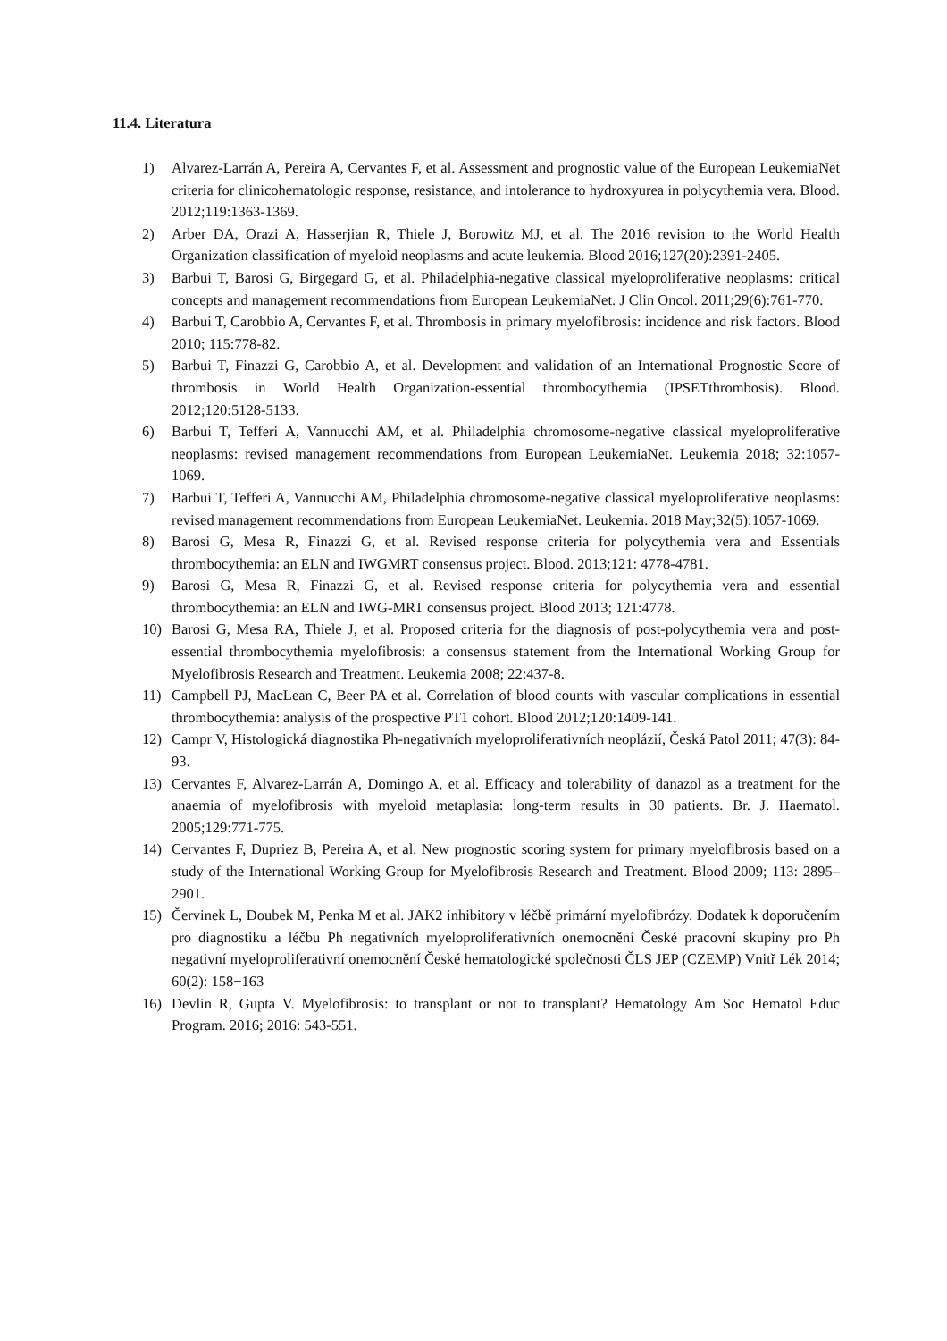11.4. Literatura
1) Alvarez-Larrán A, Pereira A, Cervantes F, et al. Assessment and prognostic value of the European LeukemiaNet criteria for clinicohematologic response, resistance, and intolerance to hydroxyurea in polycythemia vera. Blood. 2012;119:1363-1369.
2) Arber DA, Orazi A, Hasserjian R, Thiele J, Borowitz MJ, et al. The 2016 revision to the World Health Organization classification of myeloid neoplasms and acute leukemia. Blood 2016;127(20):2391-2405.
3) Barbui T, Barosi G, Birgegard G, et al. Philadelphia-negative classical myeloproliferative neoplasms: critical concepts and management recommendations from European LeukemiaNet. J Clin Oncol. 2011;29(6):761-770.
4) Barbui T, Carobbio A, Cervantes F, et al. Thrombosis in primary myelofibrosis: incidence and risk factors. Blood 2010; 115:778-82.
5) Barbui T, Finazzi G, Carobbio A, et al. Development and validation of an International Prognostic Score of thrombosis in World Health Organization-essential thrombocythemia (IPSETthrombosis). Blood. 2012;120:5128-5133.
6) Barbui T, Tefferi A, Vannucchi AM, et al. Philadelphia chromosome-negative classical myeloproliferative neoplasms: revised management recommendations from European LeukemiaNet. Leukemia 2018; 32:1057-1069.
7) Barbui T, Tefferi A, Vannucchi AM, Philadelphia chromosome-negative classical myeloproliferative neoplasms: revised management recommendations from European LeukemiaNet. Leukemia. 2018 May;32(5):1057-1069.
8) Barosi G, Mesa R, Finazzi G, et al. Revised response criteria for polycythemia vera and Essentials thrombocythemia: an ELN and IWGMRT consensus project. Blood. 2013;121: 4778-4781.
9) Barosi G, Mesa R, Finazzi G, et al. Revised response criteria for polycythemia vera and essential thrombocythemia: an ELN and IWG-MRT consensus project. Blood 2013; 121:4778.
10) Barosi G, Mesa RA, Thiele J, et al. Proposed criteria for the diagnosis of post-polycythemia vera and post-essential thrombocythemia myelofibrosis: a consensus statement from the International Working Group for Myelofibrosis Research and Treatment. Leukemia 2008; 22:437-8.
11) Campbell PJ, MacLean C, Beer PA et al. Correlation of blood counts with vascular complications in essential thrombocythemia: analysis of the prospective PT1 cohort. Blood 2012;120:1409-141.
12) Campr V, Histologická diagnostika Ph-negativních myeloproliferativních neoplázií, Česká Patol 2011; 47(3): 84-93.
13) Cervantes F, Alvarez-Larrán A, Domingo A, et al. Efficacy and tolerability of danazol as a treatment for the anaemia of myelofibrosis with myeloid metaplasia: long-term results in 30 patients. Br. J. Haematol. 2005;129:771-775.
14) Cervantes F, Dupriez B, Pereira A, et al. New prognostic scoring system for primary myelofibrosis based on a study of the International Working Group for Myelofibrosis Research and Treatment. Blood 2009; 113: 2895–2901.
15) Červinek L, Doubek M, Penka M et al. JAK2 inhibitory v léčbě primární myelofibrózy. Dodatek k doporučením pro diagnostiku a léčbu Ph negativních myeloproliferativních onemocnění České pracovní skupiny pro Ph negativní myeloproliferativní onemocnění České hematologické společnosti ČLS JEP (CZEMP) Vnitř Lék 2014; 60(2): 158−163
16) Devlin R, Gupta V. Myelofibrosis: to transplant or not to transplant? Hematology Am Soc Hematol Educ Program. 2016; 2016: 543-551.